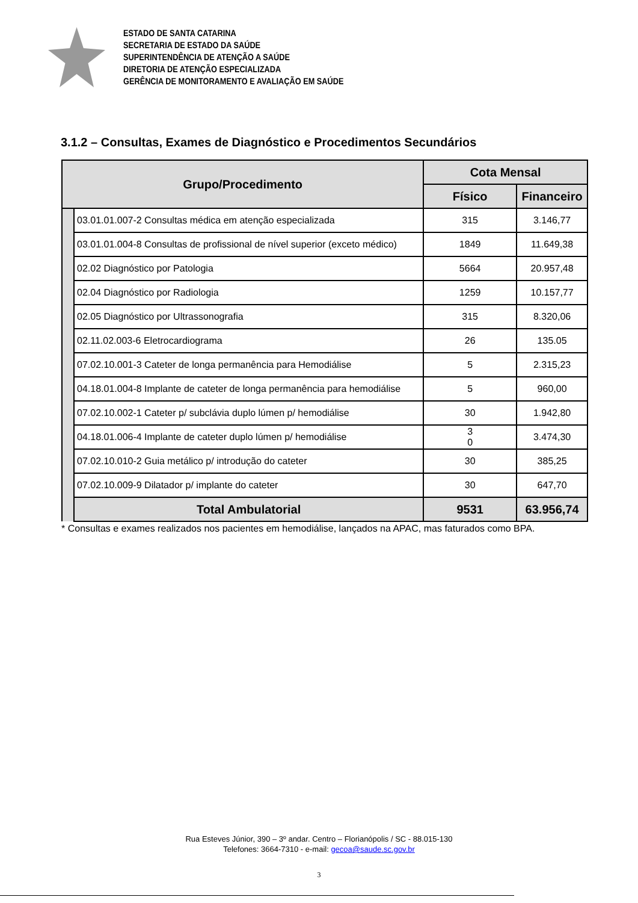ESTADO DE SANTA CATARINA
SECRETARIA DE ESTADO DA SAÚDE
SUPERINTENDÊNCIA DE ATENÇÃO A SAÚDE
DIRETORIA DE ATENÇÃO ESPECIALIZADA
GERÊNCIA DE MONITORAMENTO E AVALIAÇÃO EM SAÚDE
3.1.2 – Consultas, Exames de Diagnóstico e Procedimentos Secundários
| Grupo/Procedimento | | Cota Mensal | |
| --- | --- | --- | --- |
| | | Físico | Financeiro |
| | 03.01.01.007-2 Consultas médica em atenção especializada | 315 | 3.146,77 |
| | 03.01.01.004-8 Consultas de profissional de nível superior (exceto médico) | 1849 | 11.649,38 |
| | 02.02 Diagnóstico por Patologia | 5664 | 20.957,48 |
| | 02.04 Diagnóstico por Radiologia | 1259 | 10.157,77 |
| | 02.05 Diagnóstico por Ultrassonografia | 315 | 8.320,06 |
| | 02.11.02.003-6 Eletrocardiograma | 26 | 135.05 |
| | 07.02.10.001-3 Cateter de longa permanência para Hemodiálise | 5 | 2.315,23 |
| | 04.18.01.004-8 Implante de cateter de longa permanência para hemodiálise | 5 | 960,00 |
| | 07.02.10.002-1 Cateter p/ subclávia duplo lúmen p/ hemodiálise | 30 | 1.942,80 |
| | 04.18.01.006-4 Implante de cateter duplo lúmen p/ hemodiálise | 3 0 | 3.474,30 |
| | 07.02.10.010-2 Guia metálico p/ introdução do cateter | 30 | 385,25 |
| | 07.02.10.009-9 Dilatador p/ implante do cateter | 30 | 647,70 |
| | Total Ambulatorial | 9531 | 63.956,74 |
* Consultas e exames realizados nos pacientes em hemodiálise, lançados na APAC, mas faturados como BPA.
Rua Esteves Júnior, 390 – 3º andar. Centro – Florianópolis / SC - 88.015-130
Telefones: 3664-7310 - e-mail: gecoa@saude.sc.gov.br
3